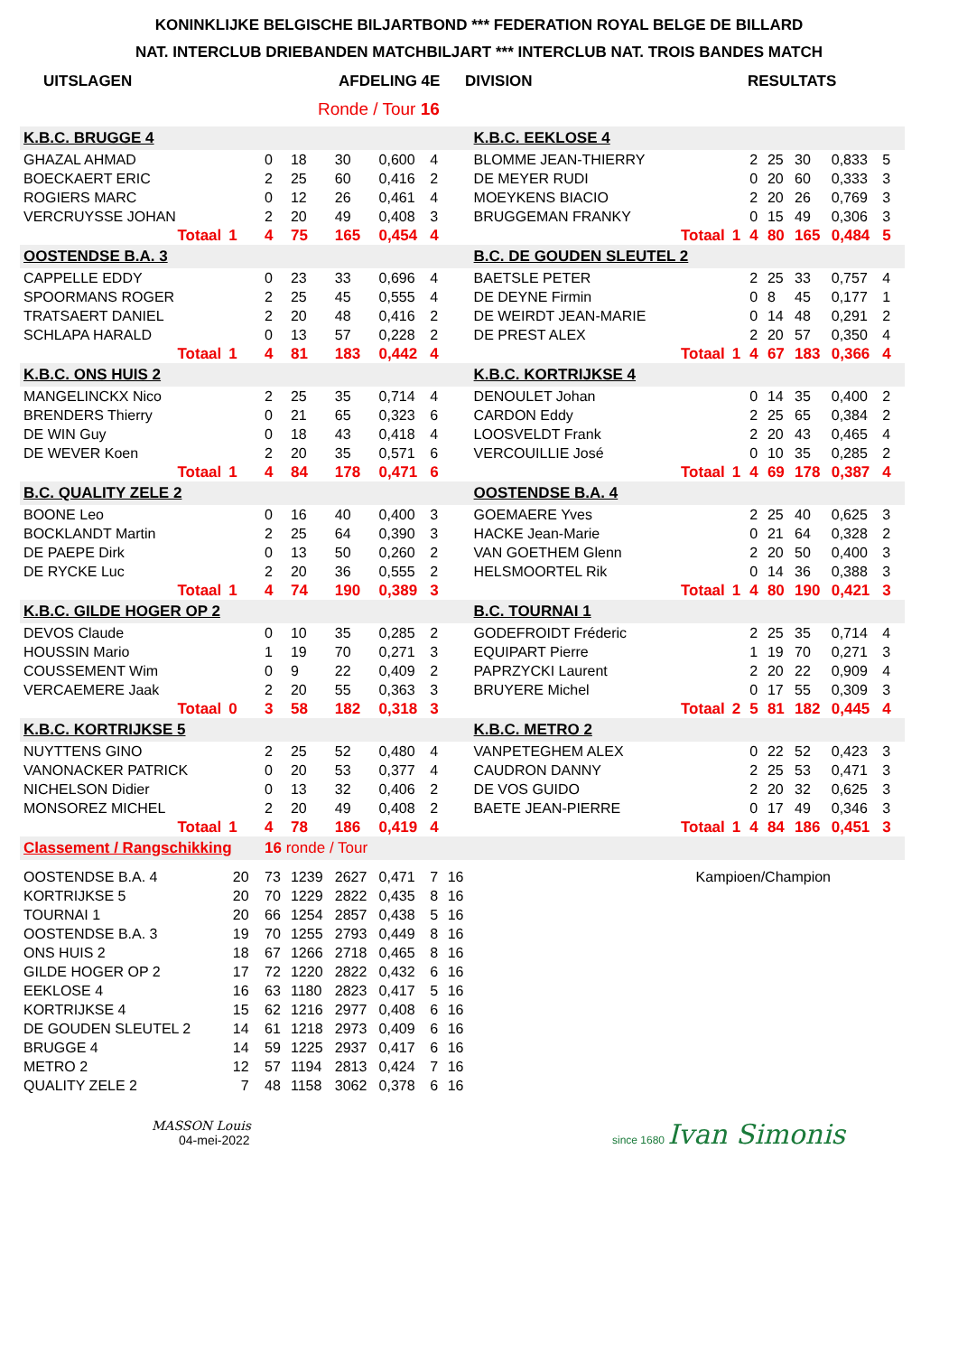KONINKLIJKE BELGISCHE BILJARTBOND *** FEDERATION ROYAL BELGE DE BILLARD
NAT. INTERCLUB DRIEBANDEN MATCHBILJART *** INTERCLUB NAT. TROIS BANDES MATCH
UITSLAGEN AFDELING 4E DIVISION RESULTATS
Ronde / Tour 16
| K.B.C. BRUGGE 4 | | | | | | | | | K.B.C. EEKLOSE 4 | | | | | | | | |
| GHAZAL AHMAD | | | 0 | 18 | 30 | 0,600 | 4 | | BLOMME JEAN-THIERRY | | | 2 | 25 | 30 | 0,833 | 5 | |
| BOECKAERT ERIC | | | 2 | 25 | 60 | 0,416 | 2 | | DE MEYER RUDI | | | 0 | 20 | 60 | 0,333 | 3 | |
| ROGIERS MARC | | | 0 | 12 | 26 | 0,461 | 4 | | MOEYKENS BIACIO | | | 2 | 20 | 26 | 0,769 | 3 | |
| VERCRUYSSE JOHAN | | | 2 | 20 | 49 | 0,408 | 3 | | BRUGGEMAN FRANKY | | | 0 | 15 | 49 | 0,306 | 3 | |
| Totaal | 1 | | 4 | 75 | 165 | 0,454 | 4 | | | Totaal | 1 | 4 | 80 | 165 | 0,484 | 5 | |
| OOSTENDSE B.A. 3 | | | | | | | | | B.C. DE GOUDEN SLEUTEL 2 | | | | | | | | |
| CAPPELLE EDDY | | | 0 | 23 | 33 | 0,696 | 4 | | BAETSLE PETER | | | 2 | 25 | 33 | 0,757 | 4 | |
| SPOORMANS ROGER | | | 2 | 25 | 45 | 0,555 | 4 | | DE DEYNE Firmin | | | 0 | 8 | 45 | 0,177 | 1 | |
| TRATSAERT DANIEL | | | 2 | 20 | 48 | 0,416 | 2 | | DE WEIRDT JEAN-MARIE | | | 0 | 14 | 48 | 0,291 | 2 | |
| SCHLAPA HARALD | | | 0 | 13 | 57 | 0,228 | 2 | | DE PREST ALEX | | | 2 | 20 | 57 | 0,350 | 4 | |
| Totaal | 1 | | 4 | 81 | 183 | 0,442 | 4 | | | Totaal | 1 | 4 | 67 | 183 | 0,366 | 4 | |
| K.B.C. ONS HUIS 2 | | | | | | | | | K.B.C. KORTRIJKSE 4 | | | | | | | | |
| MANGELINCKX Nico | | | 2 | 25 | 35 | 0,714 | 4 | | DENOULET Johan | | | 0 | 14 | 35 | 0,400 | 2 | |
| BRENDERS Thierry | | | 0 | 21 | 65 | 0,323 | 6 | | CARDON Eddy | | | 2 | 25 | 65 | 0,384 | 2 | |
| DE WIN Guy | | | 0 | 18 | 43 | 0,418 | 4 | | LOOSVELDT Frank | | | 2 | 20 | 43 | 0,465 | 4 | |
| DE WEVER Koen | | | 2 | 20 | 35 | 0,571 | 6 | | VERCOUILLIE José | | | 0 | 10 | 35 | 0,285 | 2 | |
| Totaal | 1 | | 4 | 84 | 178 | 0,471 | 6 | | | Totaal | 1 | 4 | 69 | 178 | 0,387 | 4 | |
| B.C. QUALITY ZELE 2 | | | | | | | | | OOSTENDSE B.A. 4 | | | | | | | | |
| BOONE Leo | | | 0 | 16 | 40 | 0,400 | 3 | | GOEMAERE Yves | | | 2 | 25 | 40 | 0,625 | 3 | |
| BOCKLANDT Martin | | | 2 | 25 | 64 | 0,390 | 3 | | HACKE Jean-Marie | | | 0 | 21 | 64 | 0,328 | 2 | |
| DE PAEPE Dirk | | | 0 | 13 | 50 | 0,260 | 2 | | VAN GOETHEM Glenn | | | 2 | 20 | 50 | 0,400 | 3 | |
| DE RYCKE Luc | | | 2 | 20 | 36 | 0,555 | 2 | | HELSMOORTEL Rik | | | 0 | 14 | 36 | 0,388 | 3 | |
| Totaal | 1 | | 4 | 74 | 190 | 0,389 | 3 | | | Totaal | 1 | 4 | 80 | 190 | 0,421 | 3 | |
| K.B.C. GILDE HOGER OP 2 | | | | | | | | | B.C. TOURNAI 1 | | | | | | | | |
| DEVOS Claude | | | 0 | 10 | 35 | 0,285 | 2 | | GODEFROIDT Fréderic | | | 2 | 25 | 35 | 0,714 | 4 | |
| HOUSSIN Mario | | | 1 | 19 | 70 | 0,271 | 3 | | EQUIPART Pierre | | | 1 | 19 | 70 | 0,271 | 3 | |
| COUSSEMENT Wim | | | 0 | 9 | 22 | 0,409 | 2 | | PAPRZYCKI Laurent | | | 2 | 20 | 22 | 0,909 | 4 | |
| VERCAEMERE Jaak | | | 2 | 20 | 55 | 0,363 | 3 | | BRUYERE Michel | | | 0 | 17 | 55 | 0,309 | 3 | |
| Totaal | 0 | | 3 | 58 | 182 | 0,318 | 3 | | | Totaal | 2 | 5 | 81 | 182 | 0,445 | 4 | |
| K.B.C. KORTRIJKSE 5 | | | | | | | | | K.B.C. METRO 2 | | | | | | | | |
| NUYTTENS GINO | | | 2 | 25 | 52 | 0,480 | 4 | | VANPETEGHEM ALEX | | | 0 | 22 | 52 | 0,423 | 3 | |
| VANONACKER PATRICK | | | 0 | 20 | 53 | 0,377 | 4 | | CAUDRON DANNY | | | 2 | 25 | 53 | 0,471 | 3 | |
| NICHELSON Didier | | | 0 | 13 | 32 | 0,406 | 2 | | DE VOS GUIDO | | | 2 | 20 | 32 | 0,625 | 3 | |
| MONSOREZ MICHEL | | | 2 | 20 | 49 | 0,408 | 2 | | BAETE JEAN-PIERRE | | | 0 | 17 | 49 | 0,346 | 3 | |
| Totaal | 1 | | 4 | 78 | 186 | 0,419 | 4 | | | Totaal | 1 | 4 | 84 | 186 | 0,451 | 3 | |
| Classement / Rangschikking | | | 16 ronde / Tour | | | | | | | | | | | | | | |
| OOSTENDSE B.A. 4 | 20 | | 73 | 1239 | 2627 | 0,471 | 7 | 16 | Kampioen/Champion | | | | | | | | |
| KORTRIJKSE 5 | 20 | | 70 | 1229 | 2822 | 0,435 | 8 | 16 | | | | | | | | | |
| TOURNAI 1 | 20 | | 66 | 1254 | 2857 | 0,438 | 5 | 16 | | | | | | | | | |
| OOSTENDSE B.A. 3 | 19 | | 70 | 1255 | 2793 | 0,449 | 8 | 16 | | | | | | | | | |
| ONS HUIS 2 | 18 | | 67 | 1266 | 2718 | 0,465 | 8 | 16 | | | | | | | | | |
| GILDE HOGER OP 2 | 17 | | 72 | 1220 | 2822 | 0,432 | 6 | 16 | | | | | | | | | |
| EEKLOSE 4 | 16 | | 63 | 1180 | 2823 | 0,417 | 5 | 16 | | | | | | | | | |
| KORTRIJKSE 4 | 15 | | 62 | 1216 | 2977 | 0,408 | 6 | 16 | | | | | | | | | |
| DE GOUDEN SLEUTEL 2 | 14 | | 61 | 1218 | 2973 | 0,409 | 6 | 16 | | | | | | | | | |
| BRUGGE 4 | 14 | | 59 | 1225 | 2937 | 0,417 | 6 | 16 | | | | | | | | | |
| METRO 2 | 12 | | 57 | 1194 | 2813 | 0,424 | 7 | 16 | | | | | | | | | |
| QUALITY ZELE 2 | 7 | | 48 | 1158 | 3062 | 0,378 | 6 | 16 | | | | | | | | | |
MASSON Louis
04-mei-2022
since 1680 Ivan Simonis